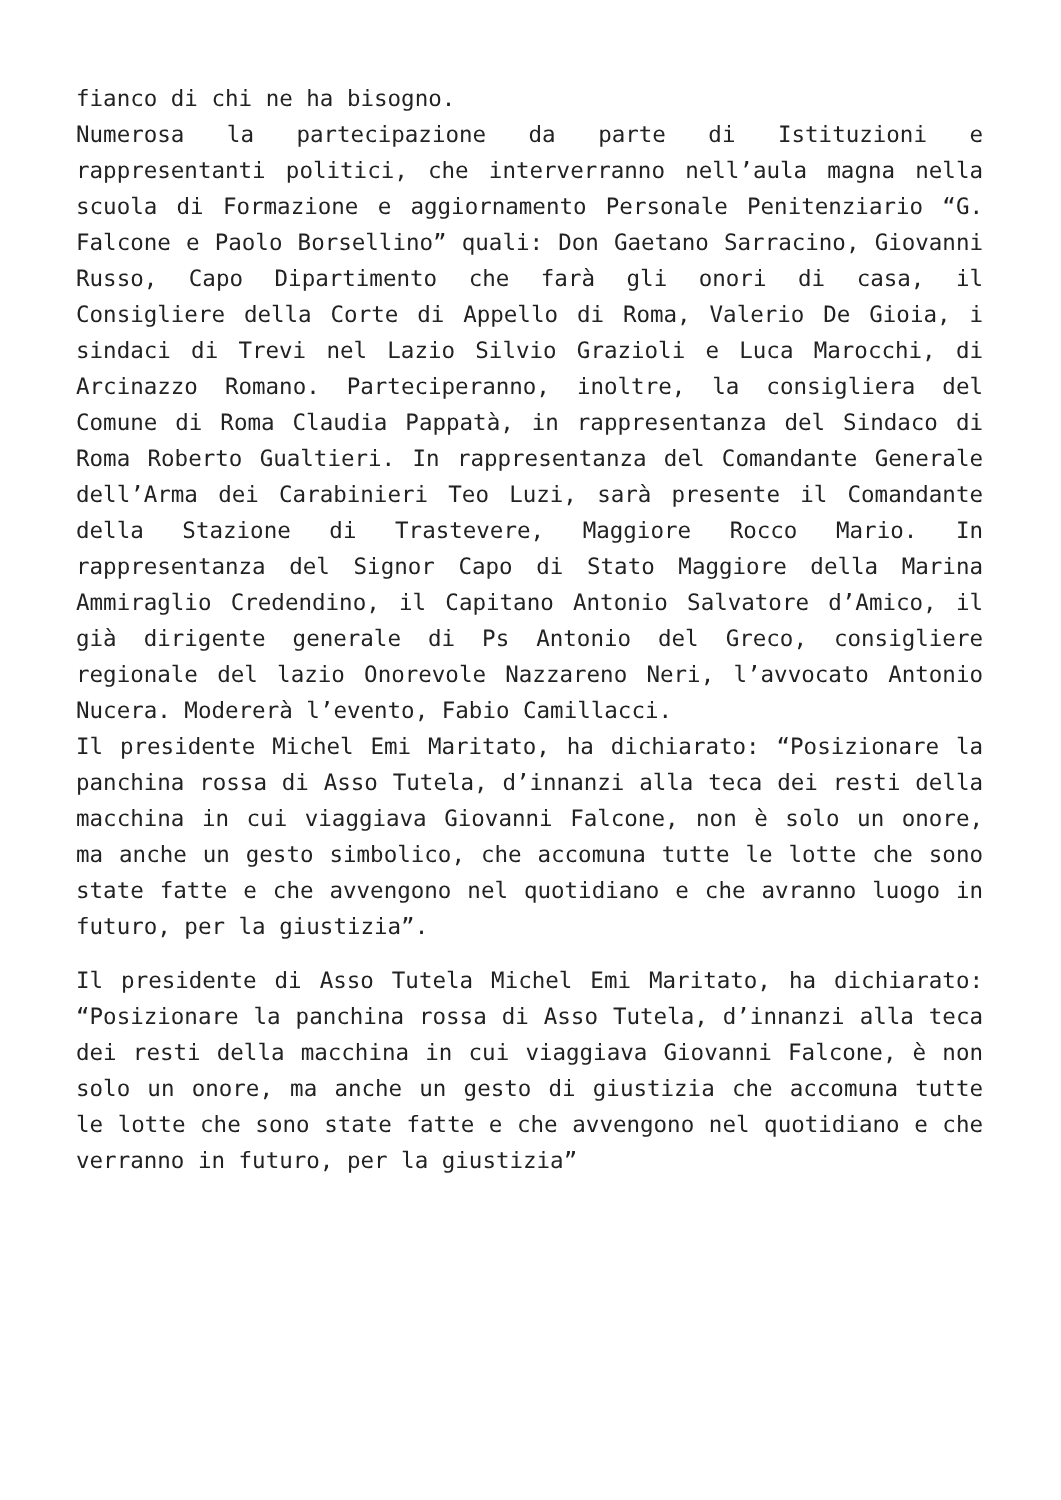fianco di chi ne ha bisogno.
Numerosa la partecipazione da parte di Istituzioni e rappresentanti politici, che interverranno nell’aula magna nella scuola di Formazione e aggiornamento Personale Penitenziario “G. Falcone e Paolo Borsellino” quali: Don Gaetano Sarracino, Giovanni Russo, Capo Dipartimento che farà gli onori di casa, il Consigliere della Corte di Appello di Roma, Valerio De Gioia, i sindaci di Trevi nel Lazio Silvio Grazioli e Luca Marocchi, di Arcinazzo Romano. Parteciperanno, inoltre, la consigliera del Comune di Roma Claudia Pappatà, in rappresentanza del Sindaco di Roma Roberto Gualtieri. In rappresentanza del Comandante Generale dell’Arma dei Carabinieri Teo Luzi, sarà presente il Comandante della Stazione di Trastevere, Maggiore Rocco Mario. In rappresentanza del Signor Capo di Stato Maggiore della Marina Ammiraglio Credendino, il Capitano Antonio Salvatore d’Amico, il già dirigente generale di Ps Antonio del Greco, consigliere regionale del lazio Onorevole Nazzareno Neri, l’avvocato Antonio Nucera. Modererà l’evento, Fabio Camillacci.
Il presidente Michel Emi Maritato, ha dichiarato: “Posizionare la panchina rossa di Asso Tutela, d’innanzi alla teca dei resti della macchina in cui viaggiava Giovanni Falcone, non è solo un onore, ma anche un gesto simbolico, che accomuna tutte le lotte che sono state fatte e che avvengono nel quotidiano e che avranno luogo in futuro, per la giustizia”.
Il presidente di Asso Tutela Michel Emi Maritato, ha dichiarato: “Posizionare la panchina rossa di Asso Tutela, d’innanzi alla teca dei resti della macchina in cui viaggiava Giovanni Falcone, è non solo un onore, ma anche un gesto di giustizia che accomuna tutte le lotte che sono state fatte e che avvengono nel quotidiano e che verranno in futuro, per la giustizia”